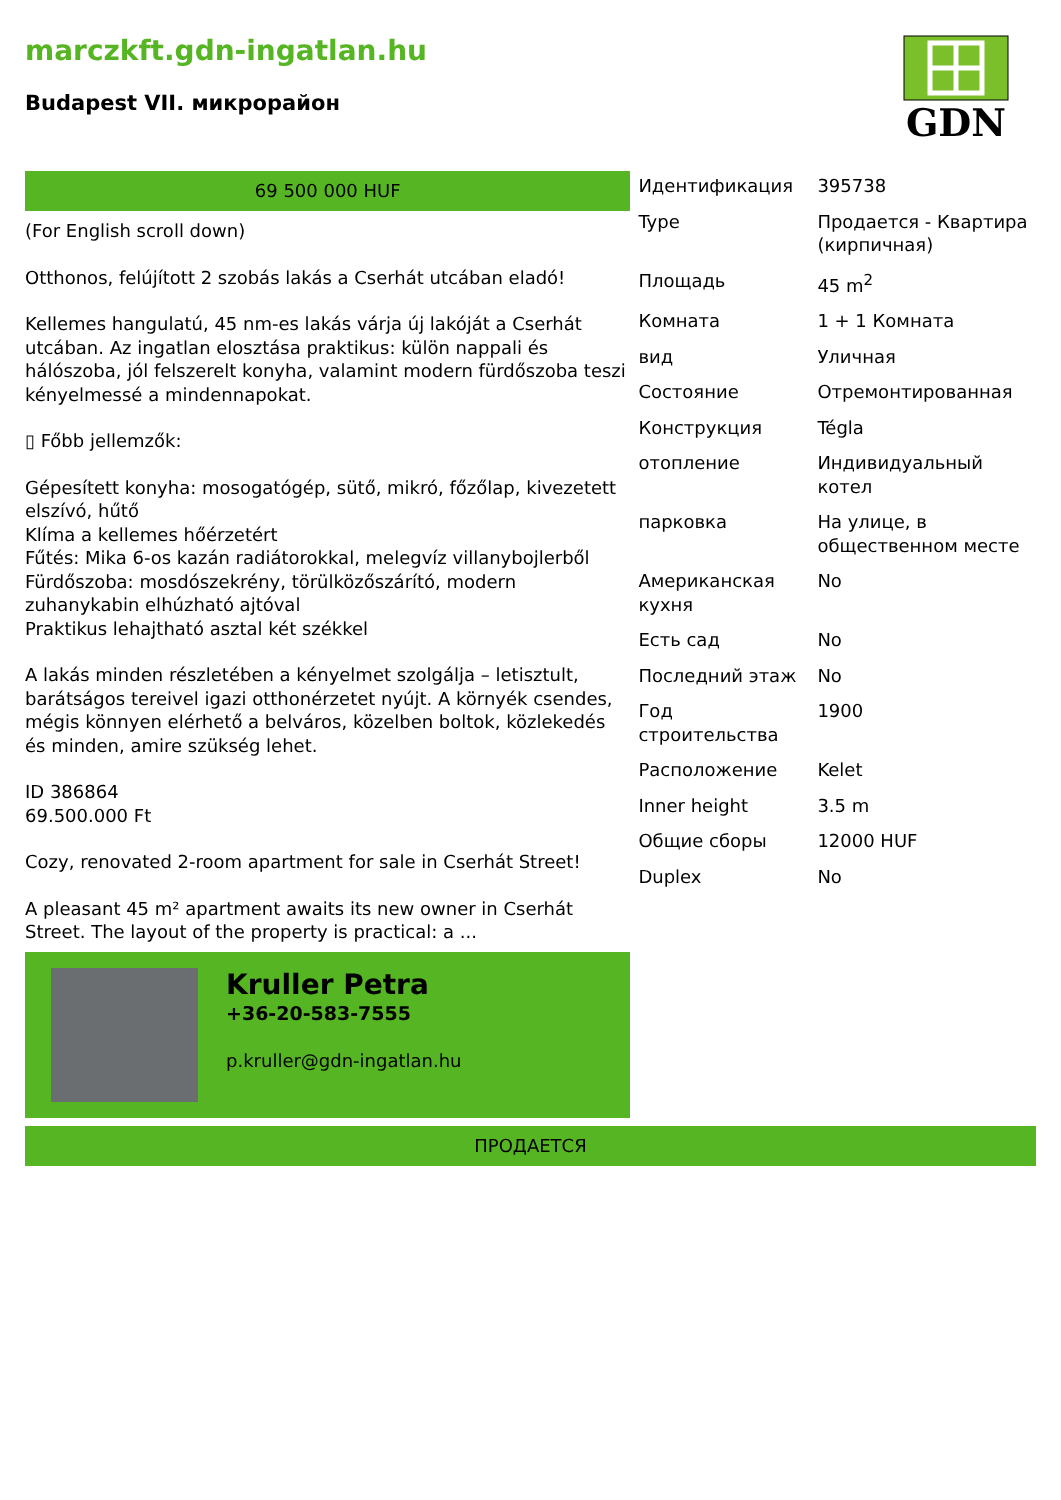marczkft.gdn-ingatlan.hu
Budapest VII. микрорайон
GDN
69 500 000 HUF
(For English scroll down)
Otthonos, felújított 2 szobás lakás a Cserhát utcában eladó!
Kellemes hangulatú, 45 nm-es lakás várja új lakóját a Cserhát utcában. Az ingatlan elosztása praktikus: külön nappali és hálószoba, jól felszerelt konyha, valamint modern fürdőszoba teszi kényelmessé a mindennapokat.
▯ Főbb jellemzők:
Gépesített konyha: mosogatógép, sütő, mikró, főzőlap, kivezetett elszívó, hűtő
Klíma a kellemes hőérzetért
Fűtés: Mika 6-os kazán radiátorokkal, melegvíz villanybojlerből
Fürdőszoba: mosdószekrény, törülközőszárító, modern zuhanykabin elhúzható ajtóval
Praktikus lehajtható asztal két székkel
A lakás minden részletében a kényelmet szolgálja – letisztult, barátságos tereivel igazi otthonérzetet nyújt. A környék csendes, mégis könnyen elérhető a belváros, közelben boltok, közlekedés és minden, amire szükség lehet.
ID 386864
69.500.000 Ft
Cozy, renovated 2-room apartment for sale in Cserhát Street!
A pleasant 45 m² apartment awaits its new owner in Cserhát Street. The layout of the property is practical: a ...
Kruller Petra
+36-20-583-7555
p.kruller@gdn-ingatlan.hu
| Идентификация | 395738 |
| Type | Продается - Квартира (кирпичная) |
| Площадь | 45 m<sup>2</sup> |
| Комната | 1 + 1 Комната |
| вид | Уличная |
| Состояние | Отремонтированная |
| Конструкция | Tégla |
| отопление | Индивидуальный котел |
| парковка | На улице, в общественном месте |
| Американская кухня | No |
| Есть сад | No |
| Последний этаж | No |
| Год строительства | 1900 |
| Расположение | Kelet |
| Inner height | 3.5 m |
| Общие сборы | 12000 HUF |
| Duplex | No |
ПРОДАЕТСЯ